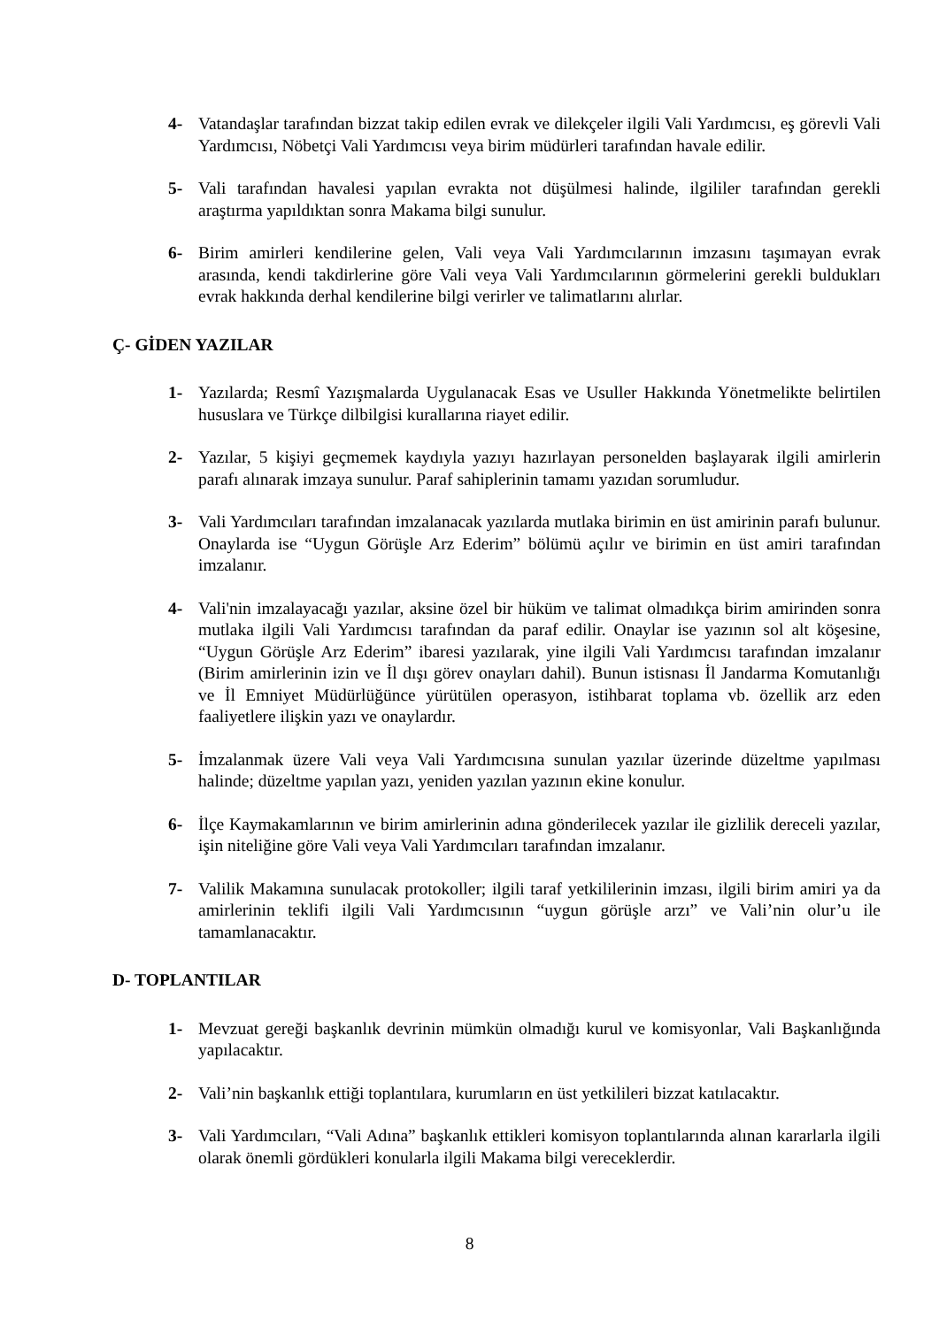4- Vatandaşlar tarafından bizzat takip edilen evrak ve dilekçeler ilgili Vali Yardımcısı, eş görevli Vali Yardımcısı, Nöbetçi Vali Yardımcısı veya birim müdürleri tarafından havale edilir.
5- Vali tarafından havalesi yapılan evrakta not düşülmesi halinde, ilgililer tarafından gerekli araştırma yapıldıktan sonra Makama bilgi sunulur.
6- Birim amirleri kendilerine gelen, Vali veya Vali Yardımcılarının imzasını taşımayan evrak arasında, kendi takdirlerine göre Vali veya Vali Yardımcılarının görmelerini gerekli buldukları evrak hakkında derhal kendilerine bilgi verirler ve talimatlarını alırlar.
Ç- GİDEN YAZILAR
1- Yazılarda; Resmî Yazışmalarda Uygulanacak Esas ve Usuller Hakkında Yönetmelikte belirtilen hususlara ve Türkçe dilbilgisi kurallarına riayet edilir.
2- Yazılar, 5 kişiyi geçmemek kaydıyla yazıyı hazırlayan personelden başlayarak ilgili amirlerin parafı alınarak imzaya sunulur. Paraf sahiplerinin tamamı yazıdan sorumludur.
3- Vali Yardımcıları tarafından imzalanacak yazılarda mutlaka birimin en üst amirinin parafı bulunur. Onaylarda ise “Uygun Görüşle Arz Ederim” bölümü açılır ve birimin en üst amiri tarafından imzalanır.
4- Vali'nin imzalayacağı yazılar, aksine özel bir hüküm ve talimat olmadıkça birim amirinden sonra mutlaka ilgili Vali Yardımcısı tarafından da paraf edilir. Onaylar ise yazının sol alt köşesine, “Uygun Görüşle Arz Ederim” ibaresi yazılarak, yine ilgili Vali Yardımcısı tarafından imzalanır (Birim amirlerinin izin ve İl dışı görev onayları dahil). Bunun istisnası İl Jandarma Komutanlığı ve İl Emniyet Müdürlüğünce yürütülen operasyon, istihbarat toplama vb. özellik arz eden faaliyetlere ilişkin yazı ve onaylardır.
5- İmzalanmak üzere Vali veya Vali Yardımcısına sunulan yazılar üzerinde düzeltme yapılması halinde; düzeltme yapılan yazı, yeniden yazılan yazının ekine konulur.
6- İlçe Kaymakamlarının ve birim amirlerinin adına gönderilecek yazılar ile gizlilik dereceli yazılar, işin niteliğine göre Vali veya Vali Yardımcıları tarafından imzalanır.
7- Valilik Makamına sunulacak protokoller; ilgili taraf yetkililerinin imzası, ilgili birim amiri ya da amirlerinin teklifi ilgili Vali Yardımcısının “uygun görüşle arzı” ve Vali’nin olur’u ile tamamlanacaktır.
D- TOPLANTILAR
1- Mevzuat gereği başkanlık devrinin mümkün olmadığı kurul ve komisyonlar, Vali Başkanlığında yapılacaktır.
2- Vali’nin başkanlık ettiği toplantılara, kurumların en üst yetkilileri bizzat katılacaktır.
3- Vali Yardımcıları, “Vali Adına” başkanlık ettikleri komisyon toplantılarında alınan kararlarla ilgili olarak önemli gördükleri konularla ilgili Makama bilgi vereceklerdir.
8